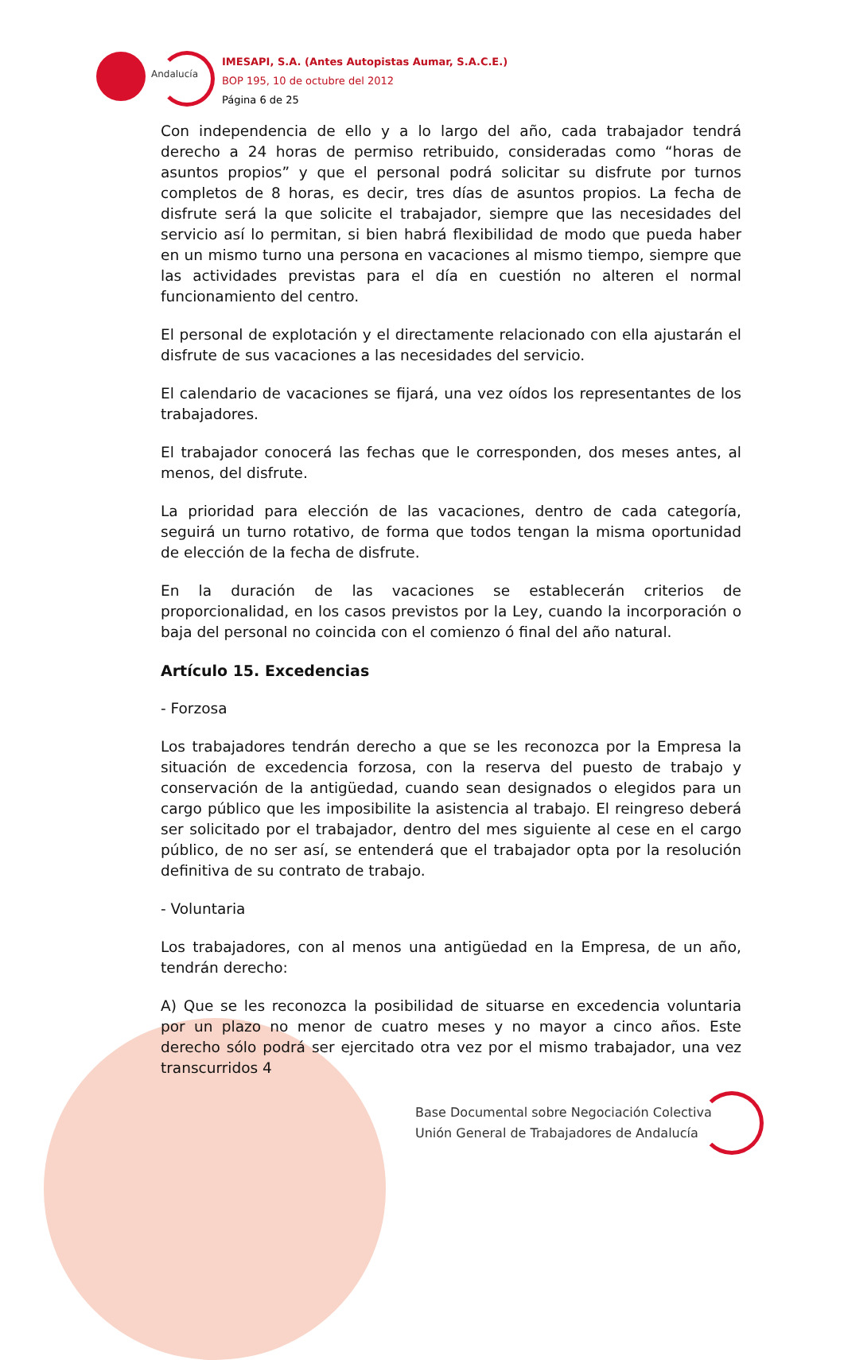Andalucía
IMESAPI, S.A. (Antes Autopistas Aumar, S.A.C.E.)
BOP 195, 10 de octubre del 2012
Página 6 de 25
Con independencia de ello y a lo largo del año, cada trabajador tendrá derecho a 24 horas de permiso retribuido, consideradas como “horas de asuntos propios” y que el personal podrá solicitar su disfrute por turnos completos de 8 horas, es decir, tres días de asuntos propios. La fecha de disfrute será la que solicite el trabajador, siempre que las necesidades del servicio así lo permitan, si bien habrá flexibilidad de modo que pueda haber en un mismo turno una persona en vacaciones al mismo tiempo, siempre que las actividades previstas para el día en cuestión no alteren el normal funcionamiento del centro.
El personal de explotación y el directamente relacionado con ella ajustarán el disfrute de sus vacaciones a las necesidades del servicio.
El calendario de vacaciones se fijará, una vez oídos los representantes de los trabajadores.
El trabajador conocerá las fechas que le corresponden, dos meses antes, al menos, del disfrute.
La prioridad para elección de las vacaciones, dentro de cada categoría, seguirá un turno rotativo, de forma que todos tengan la misma oportunidad de elección de la fecha de disfrute.
En la duración de las vacaciones se establecerán criterios de proporcionalidad, en los casos previstos por la Ley, cuando la incorporación o baja del personal no coincida con el comienzo ó final del año natural.
Artículo 15. Excedencias
- Forzosa
Los trabajadores tendrán derecho a que se les reconozca por la Empresa la situación de excedencia forzosa, con la reserva del puesto de trabajo y conservación de la antigüedad, cuando sean designados o elegidos para un cargo público que les imposibilite la asistencia al trabajo. El reingreso deberá ser solicitado por el trabajador, dentro del mes siguiente al cese en el cargo público, de no ser así, se entenderá que el trabajador opta por la resolución definitiva de su contrato de trabajo.
- Voluntaria
Los trabajadores, con al menos una antigüedad en la Empresa, de un año, tendrán derecho:
A) Que se les reconozca la posibilidad de situarse en excedencia voluntaria por un plazo no menor de cuatro meses y no mayor a cinco años. Este derecho sólo podrá ser ejercitado otra vez por el mismo trabajador, una vez transcurridos 4
Base Documental sobre Negociación Colectiva
Unión General de Trabajadores de Andalucía